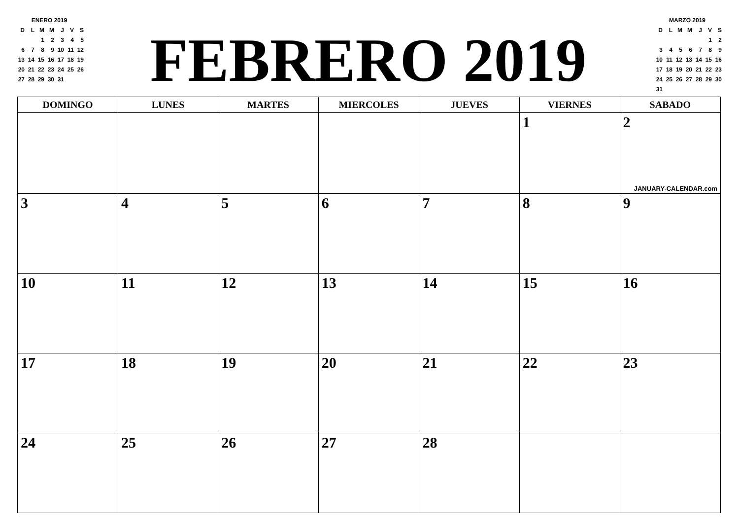ENERO 2019
| D | L | M | M | J | V | S |
| | | 1 | 2 | 3 | 4 | 5 |
| 6 | 7 | 8 | 9 | 10 | 11 | 12 |
| 13 | 14 | 15 | 16 | 17 | 18 | 19 |
| 20 | 21 | 22 | 23 | 24 | 25 | 26 |
| 27 | 28 | 29 | 30 | 31 | | |
FEBRERO 2019
MARZO 2019
| D | L | M | M | J | V | S |
| | | | | | 1 | 2 |
| 3 | 4 | 5 | 6 | 7 | 8 | 9 |
| 10 | 11 | 12 | 13 | 14 | 15 | 16 |
| 17 | 18 | 19 | 20 | 21 | 22 | 23 |
| 24 | 25 | 26 | 27 | 28 | 29 | 30 |
| 31 | | | | | | |
| DOMINGO | LUNES | MARTES | MIERCOLES | JUEVES | VIERNES | SABADO |
| --- | --- | --- | --- | --- | --- | --- |
| | | | | | 1 | 2 JANUARY-CALENDAR.com |
| 3 | 4 | 5 | 6 | 7 | 8 | 9 |
| 10 | 11 | 12 | 13 | 14 | 15 | 16 |
| 17 | 18 | 19 | 20 | 21 | 22 | 23 |
| 24 | 25 | 26 | 27 | 28 | | |